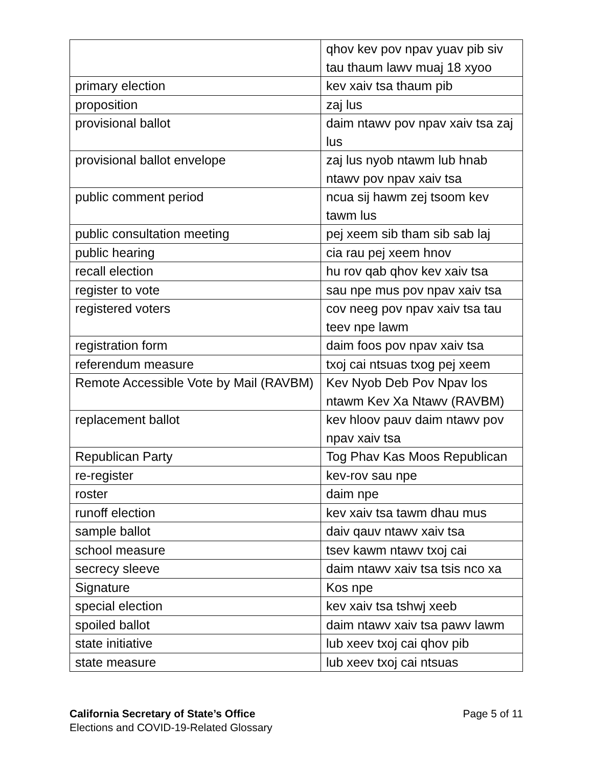| | qhov kev pov npav yuav pib siv tau thaum lawv muaj 18 xyoo |
| primary election | kev xaiv tsa thaum pib |
| proposition | zaj lus |
| provisional ballot | daim ntawv pov npav xaiv tsa zaj lus |
| provisional ballot envelope | zaj lus nyob ntawm lub hnab ntawv pov npav xaiv tsa |
| public comment period | ncua sij hawm zej tsoom kev tawm lus |
| public consultation meeting | pej xeem sib tham sib sab laj |
| public hearing | cia rau pej xeem hnov |
| recall election | hu rov qab qhov kev xaiv tsa |
| register to vote | sau npe mus pov npav xaiv tsa |
| registered voters | cov neeg pov npav xaiv tsa tau teev npe lawm |
| registration form | daim foos pov npav xaiv tsa |
| referendum measure | txoj cai ntsuas txog pej xeem |
| Remote Accessible Vote by Mail (RAVBM) | Kev Nyob Deb Pov Npav los ntawm Kev Xa Ntawv (RAVBM) |
| replacement ballot | kev hloov pauv daim ntawv pov npav xaiv tsa |
| Republican Party | Tog Phav Kas Moos Republican |
| re-register | kev-rov sau npe |
| roster | daim npe |
| runoff election | kev xaiv tsa tawm dhau mus |
| sample ballot | daiv qauv ntawv xaiv tsa |
| school measure | tsev kawm ntawv txoj cai |
| secrecy sleeve | daim ntawv xaiv tsa tsis nco xa |
| Signature | Kos npe |
| special election | kev xaiv tsa tshwj xeeb |
| spoiled ballot | daim ntawv xaiv tsa pawv lawm |
| state initiative | lub xeev txoj cai qhov pib |
| state measure | lub xeev txoj cai ntsuas |
California Secretary of State’s Office
Elections and COVID-19-Related Glossary
Page 5 of 11